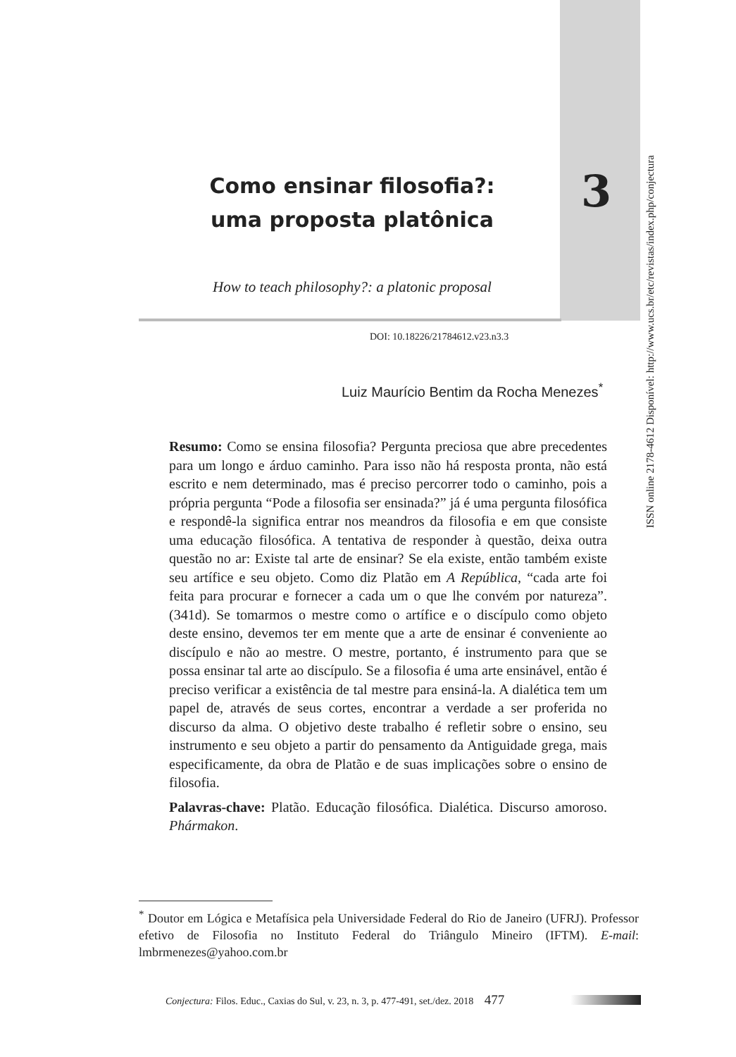Como ensinar filosofia?:
uma proposta platônica
3
ISSN online 2178-4612 Disponível: http://www.ucs.br/etc/revistas/index.php/conjectura
How to teach philosophy?: a platonic proposal
DOI: 10.18226/21784612.v23.n3.3
Luiz Maurício Bentim da Rocha Menezes<sup>*</sup>
Resumo: Como se ensina filosofia? Pergunta preciosa que abre precedentes para um longo e árduo caminho. Para isso não há resposta pronta, não está escrito e nem determinado, mas é preciso percorrer todo o caminho, pois a própria pergunta “Pode a filosofia ser ensinada?” já é uma pergunta filosófica e respondê-la significa entrar nos meandros da filosofia e em que consiste uma educação filosófica. A tentativa de responder à questão, deixa outra questão no ar: Existe tal arte de ensinar? Se ela existe, então também existe seu artífice e seu objeto. Como diz Platão em A República, “cada arte foi feita para procurar e fornecer a cada um o que lhe convém por natureza”. (341d). Se tomarmos o mestre como o artífice e o discípulo como objeto deste ensino, devemos ter em mente que a arte de ensinar é conveniente ao discípulo e não ao mestre. O mestre, portanto, é instrumento para que se possa ensinar tal arte ao discípulo. Se a filosofia é uma arte ensinável, então é preciso verificar a existência de tal mestre para ensiná-la. A dialética tem um papel de, através de seus cortes, encontrar a verdade a ser proferida no discurso da alma. O objetivo deste trabalho é refletir sobre o ensino, seu instrumento e seu objeto a partir do pensamento da Antiguidade grega, mais especificamente, da obra de Platão e de suas implicações sobre o ensino de filosofia.
Palavras-chave: Platão. Educação filosófica. Dialética. Discurso amoroso. Phármakon.
<sup>*</sup> Doutor em Lógica e Metafísica pela Universidade Federal do Rio de Janeiro (UFRJ). Professor efetivo de Filosofia no Instituto Federal do Triângulo Mineiro (IFTM). E-mail: lmbrmenezes@yahoo.com.br
Conjectura: Filos. Educ., Caxias do Sul, v. 23, n. 3, p. 477-491, set./dez. 2018 477